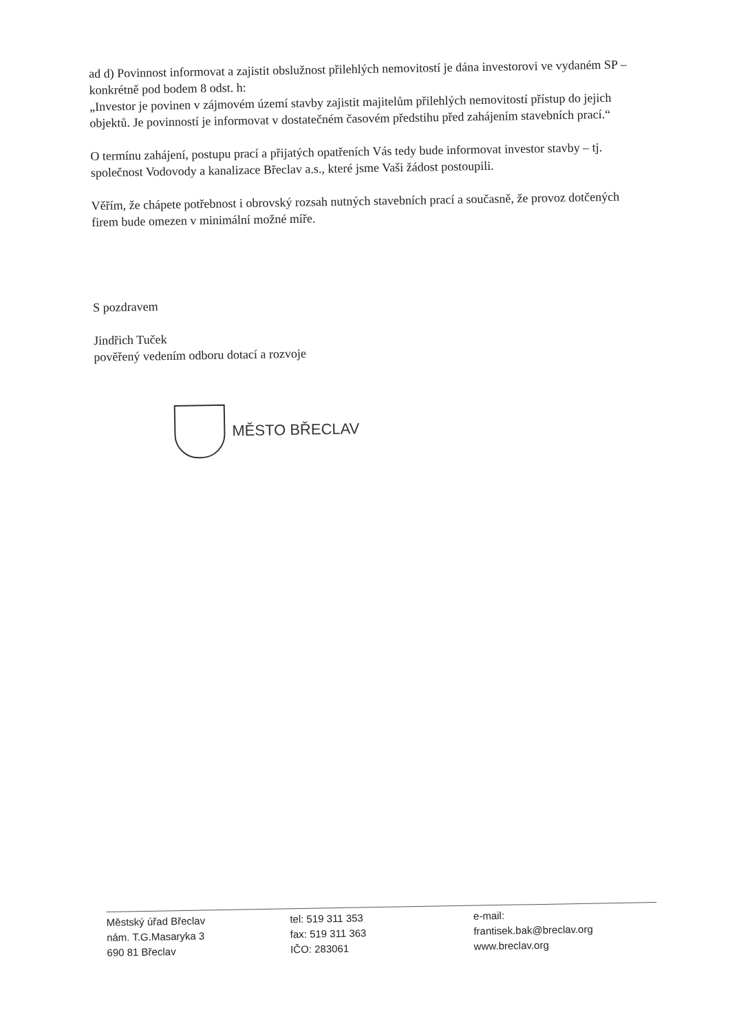ad d) Povinnost informovat a zajistit obslužnost přilehlých nemovitostí je dána investorovi ve vydaném SP – konkrétně pod bodem 8 odst. h:
„Investor je povinen v zájmovém území stavby zajistit majitelům přilehlých nemovitostí přístup do jejich objektů. Je povinností je informovat v dostatečném časovém předstihu před zahájením stavebních prací.“
O termínu zahájení, postupu prací a přijatých opatřeních Vás tedy bude informovat investor stavby – tj. společnost Vodovody a kanalizace Břeclav a.s., které jsme Vaši žádost postoupili.
Věřím, že chápete potřebnost i obrovský rozsah nutných stavebních prací a současně, že provoz dotčených firem bude omezen v minimální možné míře.
S pozdravem
Jindřich Tuček
pověřený vedením odboru dotací a rozvoje
MĚSTO BŘECLAV
Městský úřad Břeclav
nám. T.G.Masaryka 3
690 81 Břeclav
tel: 519 311 353
fax: 519 311 363
IČO: 283061
e-mail:
frantisek.bak@breclav.org
www.breclav.org